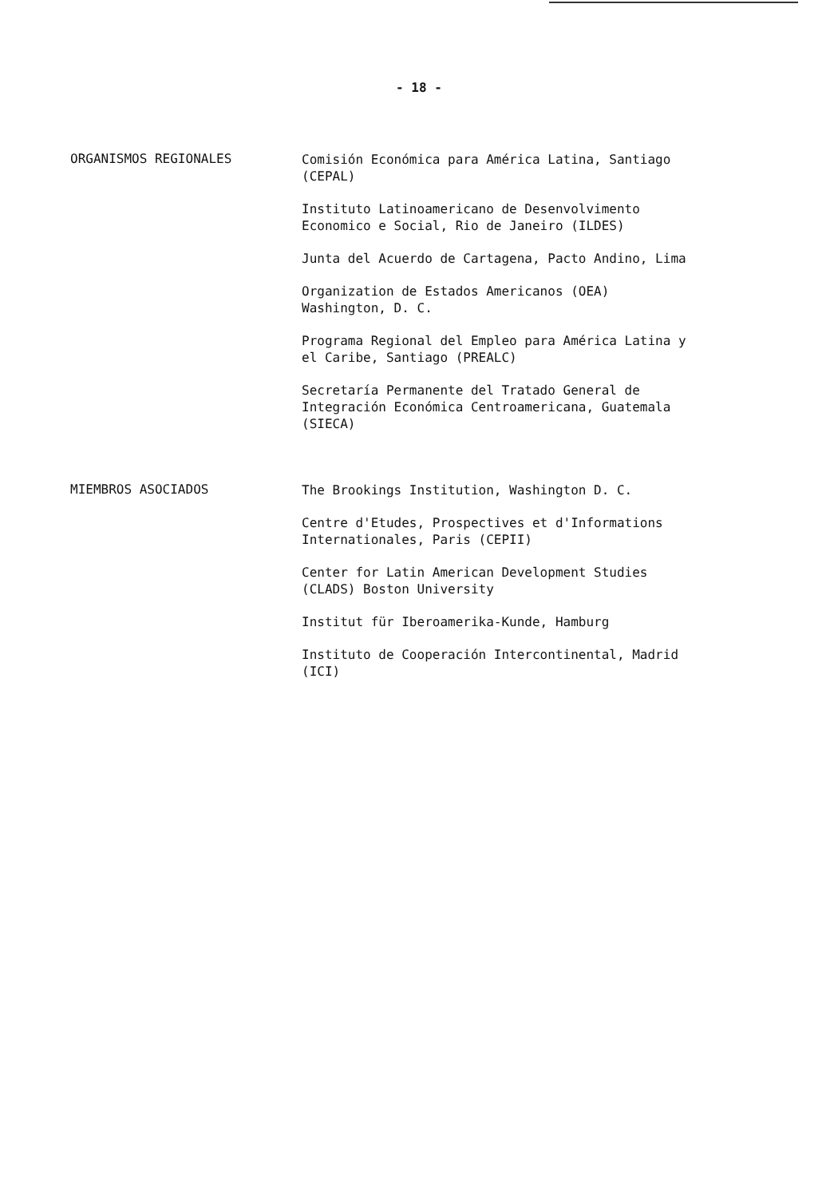- 18 -
ORGANISMOS REGIONALES
Comisión Económica para América Latina, Santiago
(CEPAL)
Instituto Latinoamericano de Desenvolvimento
Economico e Social, Rio de Janeiro (ILDES)
Junta del Acuerdo de Cartagena, Pacto Andino, Lima
Organization de Estados Americanos (OEA)
Washington, D. C.
Programa Regional del Empleo para América Latina y
el Caribe, Santiago (PREALC)
Secretaría Permanente del Tratado General de
Integración Económica Centroamericana, Guatemala
(SIECA)
MIEMBROS ASOCIADOS
The Brookings Institution, Washington D. C.
Centre d'Etudes, Prospectives et d'Informations
Internationales, Paris (CEPII)
Center for Latin American Development Studies
(CLADS) Boston University
Institut für Iberoamerika-Kunde, Hamburg
Instituto de Cooperación Intercontinental, Madrid
(ICI)